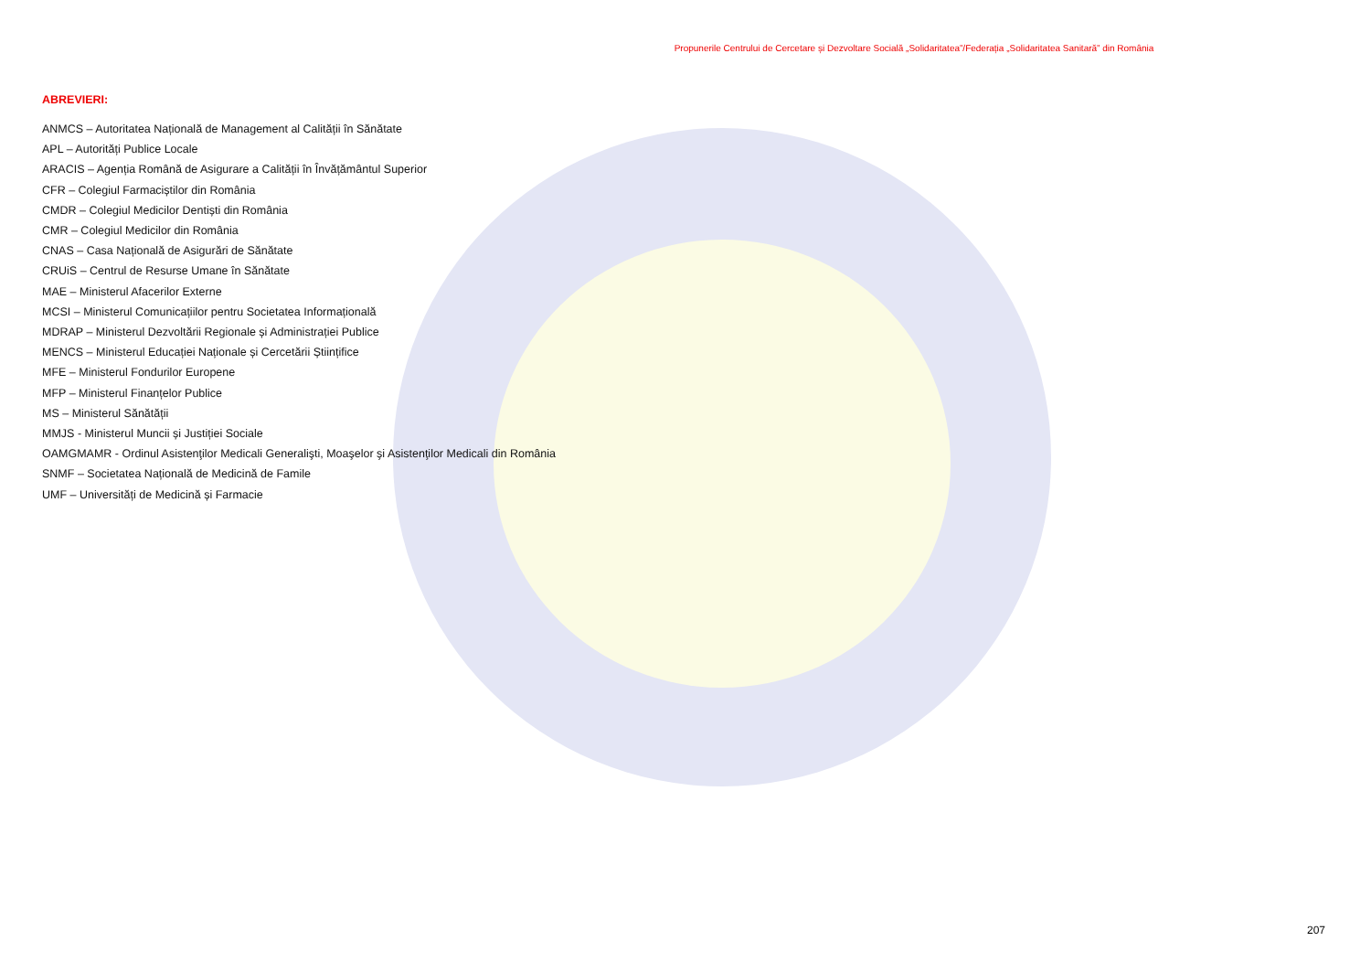Propunerile Centrului de Cercetare și Dezvoltare Socială „Solidaritatea”/Federația „Solidaritatea Sanitară” din România
ABREVIERI:
ANMCS – Autoritatea Națională de Management al Calității în Sănătate
APL – Autorități Publice Locale
ARACIS – Agenția Română de Asigurare a Calității în Învățământul Superior
CFR – Colegiul Farmaciștilor din România
CMDR – Colegiul Medicilor Dentiști din România
CMR – Colegiul Medicilor din România
CNAS – Casa Națională de Asigurări de Sănătate
CRUiS – Centrul de Resurse Umane în Sănătate
MAE – Ministerul Afacerilor Externe
MCSI – Ministerul Comunicațiilor pentru Societatea Informațională
MDRAP – Ministerul Dezvoltării Regionale și Administrației Publice
MENCS – Ministerul Educației Naționale și Cercetării Științifice
MFE – Ministerul Fondurilor Europene
MFP – Ministerul Finanțelor Publice
MS – Ministerul Sănătății
MMJS - Ministerul Muncii și Justiției Sociale
OAMGMAMR - Ordinul Asistenţilor Medicali Generalişti, Moaşelor şi Asistenţilor Medicali din România
SNMF – Societatea Națională de Medicină de Famile
UMF – Universități de Medicină și Farmacie
207